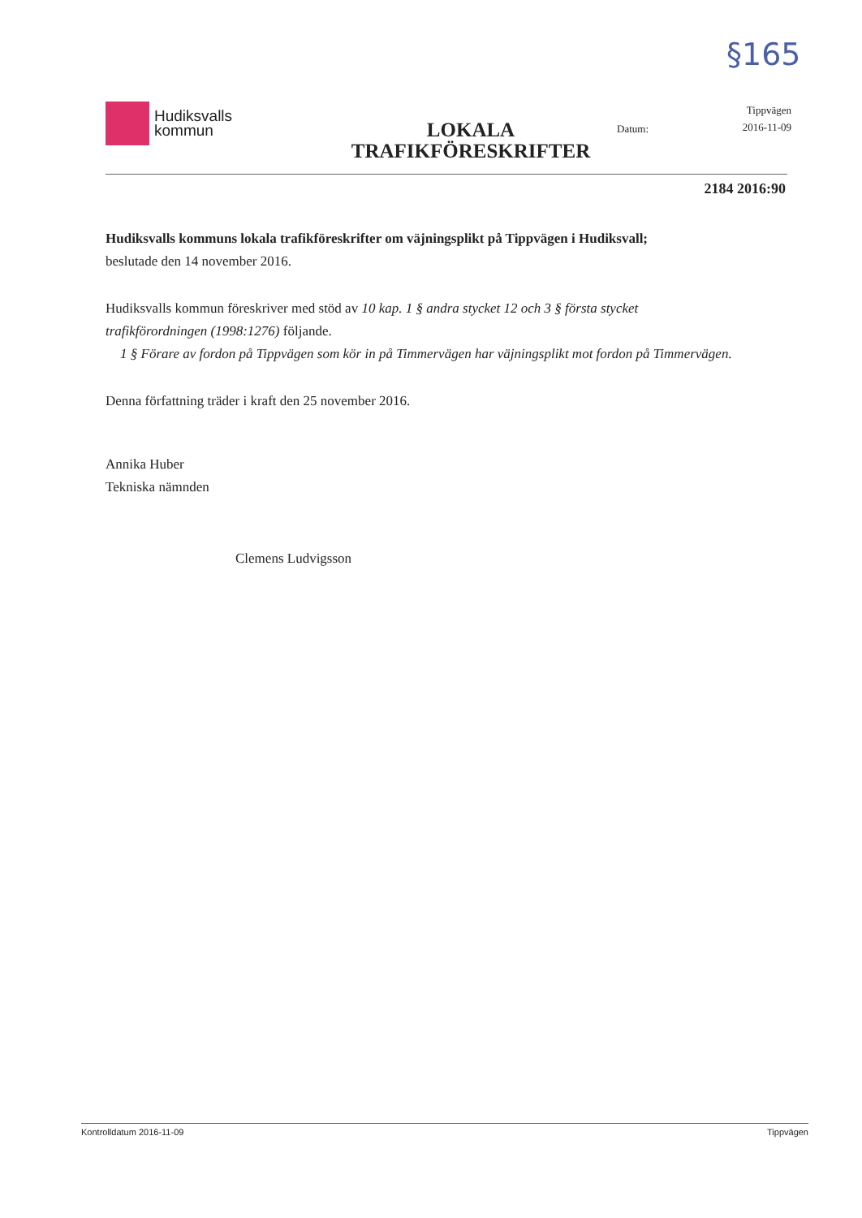§165
Hudiksvalls
kommun
LOKALA
TRAFIKFÖRESKRIFTER
Datum:
Tippvägen
2016-11-09
2184 2016:90
Hudiksvalls kommuns lokala trafikföreskrifter om väjningsplikt på Tippvägen i Hudiksvall;
beslutade den 14 november 2016.
Hudiksvalls kommun föreskriver med stöd av 10 kap. 1 § andra stycket 12 och 3 § första stycket trafikförordningen (1998:1276) följande.
1 § Förare av fordon på Tippvägen som kör in på Timmervägen har väjningsplikt mot fordon på Timmervägen.
Denna författning träder i kraft den 25 november 2016.
Annika Huber
Tekniska nämnden
Clemens Ludvigsson
Kontrolldatum 2016-11-09 Tippvägen